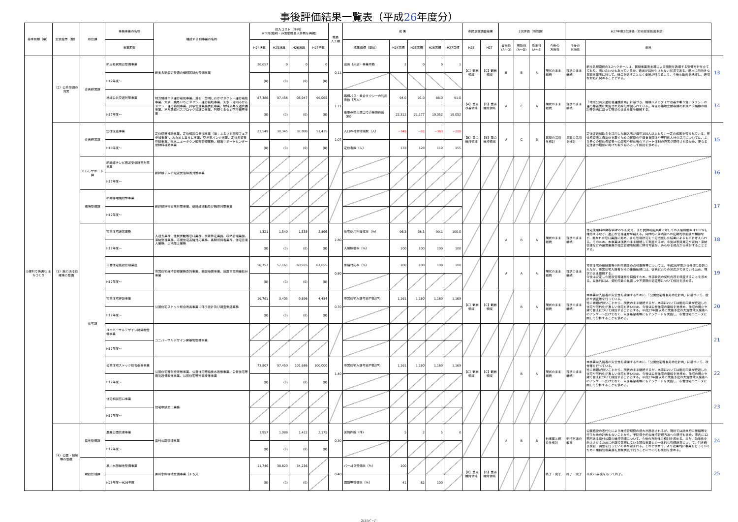事後評価結果一覧表（平成26年度分）
| 基本目標（章） | 主要施策（節） | 所管課 | 事務事業の名称 | 構成する細事業の名称 | 投入コスト（千円） ※下段(臨時・非常勤職員人件費を再掲) | | | | 職員 人工数 | 成 果 | | | | | 市民意識調査結果 | | 1次評価（所管課） | | | | H27年度2次評価（行政改革推進本部） | | |
| | | | 事業期間 | | H24決算 | H25決算 | H26決算 | H27予算 | | 成果指標（単位） | H24実績 | H25実績 | H26実績 | H27目標 | H25 | H27 | 妥当性 (A～D) | 有効性 (A～D) | 効率性 (A～E) | 今後の 方向性 | 今後の 方向性 | 意見 | |
| ①便利で快適な まちづくり | （2）公共交通の充実 | 企画経営課 | 新玉名駅周辺整備事業 | 新玉名駅周辺整備の構想区域の整備事業 | 20,657 | 0 | 0 | 0 | 0.11 | 進出（出店）事業所数 | 2 | 0 | 0 | 1 | 【C】観察領域 | 【C】観察領域 | B | B | A | 現状のまま継続 | 現状のまま継続 | 新玉名駅南側の3.2ヘクタールは、民間事業者主導による開発を誘導する整備方針を立てており、問い合わせもあっているが、進出が具体化されない状況である。進出に前向きな民間事業者に対して、機会を逃すことなく支援が行えるよう、今後も動向を把握し、適切な対処に努めることとする。 | 13 |
| | | | H17年度～ | | (0) | (0) | (0) | (0) | | | | | | | | | | | | | | | |
| | | | 地域公共交通対策事業 | 地方路線バス運行補助事業、滑石・岱明しおかぜタクシー運行補助事業、大浜・横島いちごタクシー運行補助事業、天水・河内みかんタクシー運行補助事業、JR駅管理業務委託事業、地域公共交通会議事業、地方路線バスブロック協議会事業、阿蘇くまもと空港振興事業 | 87,386 | 97,456 | 95,947 | 96,065 | 1.11 | 路線バス・乗合タクシーの利用者数（万人） | 94.0 | 91.0 | 88.0 | 91.0 | 【A】重点改善領域 | 【B】重点維持領域 | A | C | A | 現状のまま継続 | 現状のまま継続 | 「地域公共交通総合連携計画」に基づき、路線バスのダイヤ改善や乗り合いタクシーの運行等着実に実施され効率化が図られている。今後も築地立願寺線の新規バス路線の検討等計画に沿って現状のまま事業を継続する。 | 14 |
| | | | H17年度～ | | (0) | (0) | (0) | (0) | | 乗車券類の窓口での発売枚数（枚） | 22,312 | 21,177 | 19,052 | 19,052 | | | | | | | | | |
| | （3）魅力ある住環境の整備 | 企画経営課 | 定住促進事業 | 定住促進補助事業、定住相談会参加事業（旧：ふるさと回帰フェア参加事業）、おためし暮らし事業、空き家バンク事業、定住希望者登録事業、玉水ニュータウン販売管理業務、結婚サポートセンター登録料補助事業 | 22,549 | 30,345 | 37,888 | 51,435 | 1.07 | 人口の社会増減数（人） | −345 | −82 | −363 | −200 | 【B】重点維持領域 | 【B】重点維持領域 | A | C | B | 民間の活用を検討 | 民間の活用を検討 | 定住促進補助金を活用した転入者が毎年100人以上おり、一定の成果を得られている。移住希望者と自治体を繋ぐための民間の中間支援団体や専門的人材の活用については、より多くの移住希望者への周知や移住後のサポート体制の充実が期待されるため、更なる定住者の増加に向けた取り組みとして検討を求める。 | 15 |
| | | | H18年度～ | | (0) | (0) | (0) | (0) | | 定住者数（人） | 133 | 128 | 119 | 155 | | | | | | | | | |
| | | くらしサポート課 | 新幹線テレビ電波受信障害対策事業 | 新幹線テレビ電波受信障害対策事業 | | | | | | | | | | | | | | | | | | | 16 |
| | | | H17年度～ | | | | | | | | | | | | | | | | | | | | |
| | | 環境整備課 | 新幹線環境対策事業 | 新幹線建物日陰対策事業、新幹線振動及び騒音対策事業 | | | | | | | | | | | | | | | | | | | 17 |
| | | | H17年度～ | | | | | | | | | | | | | | | | | | | | |
| | | 住宅課 | 市営住宅運営業務 | 入退去業務、住民異動等窓口業務、家賃算定業務、収納管理業務、滞納整理業務、市営住宅苦情対応業務、高額所得者業務、住宅管理人業務、土地借上業務 | 1,321 | 1,540 | 1,533 | 2,866 | 2.80 | 住宅使用料徴収率（％） | 96.3 | 98.3 | 99.1 | 100.0 | | | A | B | A | 現状のまま継続 | 現状のまま継続 | 住宅使用料の徴収率は99%を超え、また提供可能戸数に対しての入居稼働率は100%を維持するなど、適正な管理運営が窺える。具体的に滞納者への定期的な面談や相談など、開かれた窓口業務に努め、また管理状況を十分把握した結果によるものと考えられる。そのため、本事業は現状のまま継続して実施するが、今後は家賃算定や収納・滞納管理などの運営業務が指定管理者制度に移行可能か、あらゆる視点から検討することとする。 | 18 |
| | | | H17年度～ | | (0) | (0) | (0) | (0) | | 入居稼働率（％） | 100 | 100 | 100 | 100 | | | | | | | | | |
| | | | 市営住宅施設管理業務 | 市営住宅維持管理業務委託事業、施設賠償事業、放置車両廃棄処分事業 | 50,757 | 57,161 | 60,976 | 67,655 | 0.80 | 修繕対応率（％） | 100 | 100 | 100 | 100 | | | A | A | A | 現状のまま継続 | 現状のまま継続 | 市営住宅の修繕業務や附帯施設の点検業務等については、平成26年度から外部に委託されたが、市営住宅入居者からの修繕依頼には、従来どおりの対応ができているため、現状のまま継続する。 今後は安定した施設管理運営を目指すため、外部委託の契約内容を精査することを求める。具体的には、契約年数の見直しや不要額の返還等について検討を求める。 | 19 |
| | | | H17年度～ | | (0) | (0) | (0) | (0) | | | | | | | | | | | | | | | |
| | | | 市営住宅建設事業 | 公営住宅ストック総合改善事業に伴う設計及び調査委託業務 | 16,761 | 3,405 | 9,896 | 4,484 | 0.70 | 市営住宅入居可能戸数(戸) | 1,161 | 1,180 | 1,169 | 1,169 | 【C】観察領域 | 【C】観察領域 | | B | A | 現状のまま継続 | 現状のまま継続 | 本事業は入居者の安全性を確保するために、「公営住宅等長寿命化計画」に基づいて、設計や調査等を行っている。 特に問題が無いことから、現状のまま継続するが、本市においては耐用年数が経過した住宅や老朽化が激しい住宅も多いため、今後は公営住宅の需給を見極め、住宅の廃止や建て替えについて検討することとする。平成27年度以降に実施予定の大倉団地入居者へのアンケートだけでなく、入居希望者等にもアンケートを実施し、市営住宅のニーズに関して分析することを求める。 | 20 |
| | | | H17年度～ | | (0) | (0) | (0) | (0) | | | | | | | | | | | | | | | |
| | | | ユニバーサルデザイン建築物整備事業 | ユニバーサルデザイン建築物整備事業 | | | | | | | | | | | | | | | | | | | 21 |
| | | | H17年度～ | | | | | | | | | | | | | | | | | | | | |
| | | | 公営住宅ストック総合改善事業 | 公営住宅等外壁改修事業、公営住宅等給排水改修事業、公営住宅等電気設備改修事業、公営住宅等物置改修事業 | 73,807 | 97,450 | 101,686 | 100,000 | 1.40 | 市営住宅入居可能戸数(戸) | 1,161 | 1,180 | 1,169 | 1,169 | 【C】観察領域 | 【C】観察領域 | | B | A | 現状のまま継続 | 現状のまま継続 | 本事業は入居者の安全性を確保するために、「公営住宅等長寿命化計画」に基づいて、改修等を行っている。 特に問題が無いことから、現状のまま継続するが、本市においては耐用年数が経過した住宅や老朽化が激しい住宅も多いため、今後は公営住宅の需給を見極め、住宅の廃止や建て替えについて検討することとする。平成27年度以降に実施予定の大倉団地入居者へのアンケートだけでなく、入居希望者等にもアンケートを実施し、市営住宅のニーズに関して分析することを求める。 | 22 |
| | | | H17年度～ | | (0) | (0) | (0) | (0) | | | | | | | | | | | | | | | |
| | | | 住宅相談窓口事業 | 住宅相談窓口業務 | | | | | | | | | | | | | | | | | | | 23 |
| | | | H17年度～ | | | | | | | | | | | | | | | | | | | | |
| | （4）公園・緑地等の整備 | 農地整備課 | 農業公園管理事業 | 農村公園管理事業 | 1,957 | 1,088 | 1,422 | 2,175 | 0.30 | 苦情件数（件） | 5 | 2 | 5 | 0 | | | A | B | B | 他事業と統合を検討 | 執行方法の改善 | 公園施設の老朽化により維持管理費の増大が懸念されるが、現状では計画的に修繕等を行うための計画もないことから、予防保全的な維持管理方法への移行も含め、市内に12箇所ある農村公園の維持管理について、今後の方向性の検討を求める。また、効率性を向上させるために他課で実施している類似事業との一体的な管理運営について、引き続き検討・調整を行っていく事が望まれる。それと併せて、より効果的に事業を行っていくために維持管理業務を民間委託で行うことについても検討を求める。 | 24 |
| | | | H17年度～ | | (0) | (0) | (0) | (0) | | | | | | | | | | | | | | | |
| | | 建設管理課 | 裏川水際緑地整備事業 | 裏川水際緑地整備事業（まち交） | 11,746 | 38,823 | 34,236 | | 0.40 | パーゴラ整備率（％） | 100 | | | | 【B】重点維持領域 | 【B】重点維持領域 | | | | 終了・完了 | 終了・完了 | 平成26年度をもって終了。 | 25 |
| | | | H23年度～H26年度 | | (0) | (0) | (0) | | | 園路等整備率（％） | 41 | 82 | 100 | | | | | | | | | | |
2/35ﾍﾟｰｼﾞ